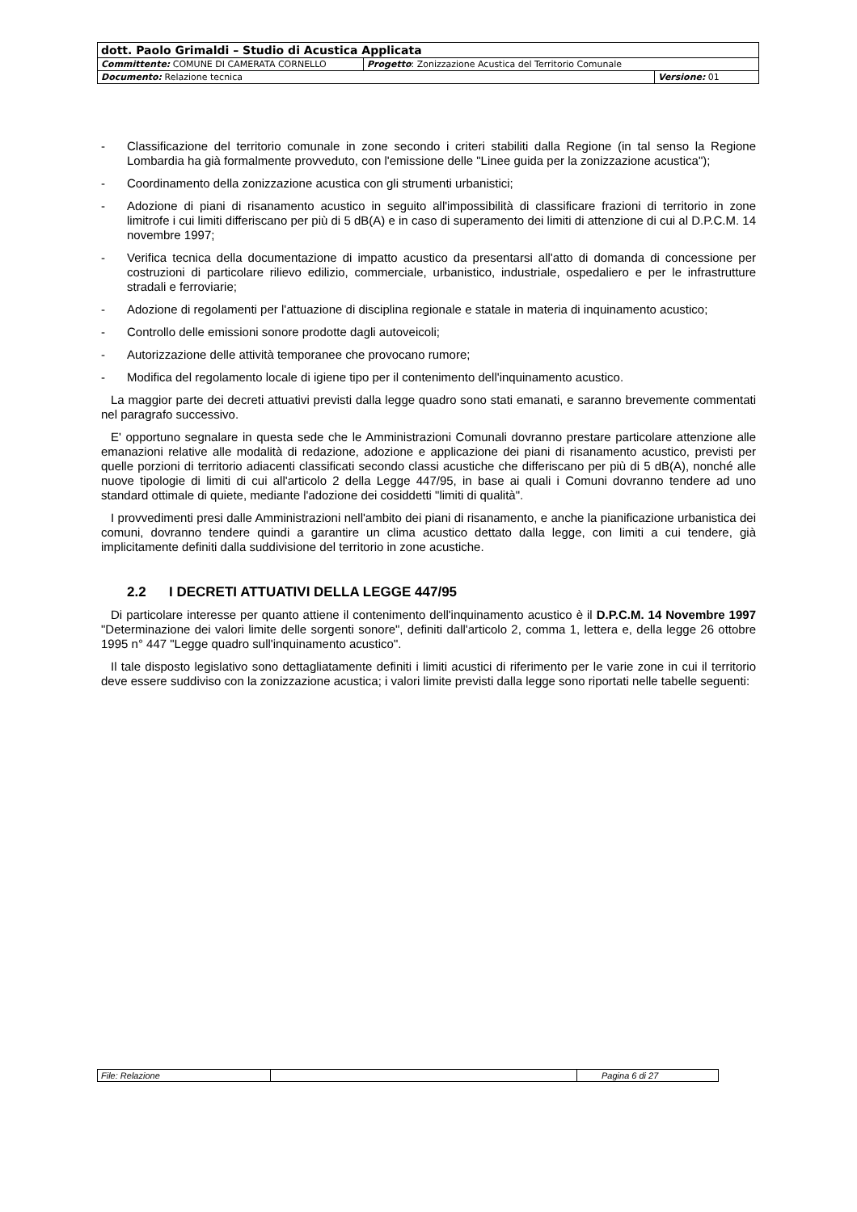| dott. Paolo Grimaldi – Studio di Acustica Applicata | | |
| Committente: COMUNE DI CAMERATA CORNELLO | Progetto : Zonizzazione Acustica del Territorio Comunale | |
| Documento: Relazione tecnica | | Versione: 01 |
- Classificazione del territorio comunale in zone secondo i criteri stabiliti dalla Regione (in tal senso la Regione Lombardia ha già formalmente provveduto, con l'emissione delle "Linee guida per la zonizzazione acustica");
- Coordinamento della zonizzazione acustica con gli strumenti urbanistici;
- Adozione di piani di risanamento acustico in seguito all'impossibilità di classificare frazioni di territorio in zone limitrofe i cui limiti differiscano per più di 5 dB(A) e in caso di superamento dei limiti di attenzione di cui al D.P.C.M. 14 novembre 1997;
- Verifica tecnica della documentazione di impatto acustico da presentarsi all'atto di domanda di concessione per costruzioni di particolare rilievo edilizio, commerciale, urbanistico, industriale, ospedaliero e per le infrastrutture stradali e ferroviarie;
- Adozione di regolamenti per l'attuazione di disciplina regionale e statale in materia di inquinamento acustico;
- Controllo delle emissioni sonore prodotte dagli autoveicoli;
- Autorizzazione delle attività temporanee che provocano rumore;
- Modifica del regolamento locale di igiene tipo per il contenimento dell'inquinamento acustico.
La maggior parte dei decreti attuativi previsti dalla legge quadro sono stati emanati, e saranno brevemente commentati nel paragrafo successivo.
E' opportuno segnalare in questa sede che le Amministrazioni Comunali dovranno prestare particolare attenzione alle emanazioni relative alle modalità di redazione, adozione e applicazione dei piani di risanamento acustico, previsti per quelle porzioni di territorio adiacenti classificati secondo classi acustiche che differiscano per più di 5 dB(A), nonché alle nuove tipologie di limiti di cui all'articolo 2 della Legge 447/95, in base ai quali i Comuni dovranno tendere ad uno standard ottimale di quiete, mediante l'adozione dei cosiddetti "limiti di qualità".
I provvedimenti presi dalle Amministrazioni nell'ambito dei piani di risanamento, e anche la pianificazione urbanistica dei comuni, dovranno tendere quindi a garantire un clima acustico dettato dalla legge, con limiti a cui tendere, già implicitamente definiti dalla suddivisione del territorio in zone acustiche.
2.2 I DECRETI ATTUATIVI DELLA LEGGE 447/95
Di particolare interesse per quanto attiene il contenimento dell'inquinamento acustico è il D.P.C.M. 14 Novembre 1997 "Determinazione dei valori limite delle sorgenti sonore", definiti dall'articolo 2, comma 1, lettera e, della legge 26 ottobre 1995 n° 447 "Legge quadro sull'inquinamento acustico".
Il tale disposto legislativo sono dettagliatamente definiti i limiti acustici di riferimento per le varie zone in cui il territorio deve essere suddiviso con la zonizzazione acustica; i valori limite previsti dalla legge sono riportati nelle tabelle seguenti:
| File: Relazione | | Pagina 6 di 27 |